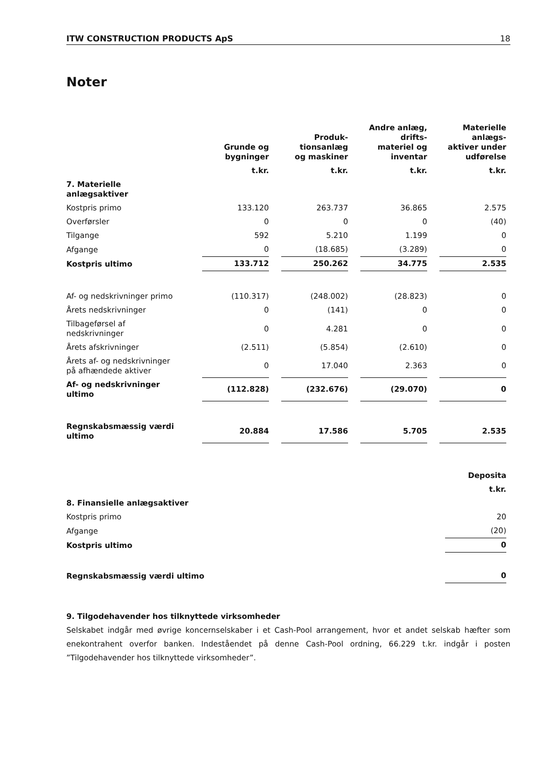ITW CONSTRUCTION PRODUCTS ApS 18
Noter
| | Grunde og bygninger | Produk- tionsanlæg og maskiner | Andre anlæg, drifts- materiel og inventar | Materielle anlægs- aktiver under udførelse |
| --- | --- | --- | --- | --- |
| | t.kr. | t.kr. | t.kr. | t.kr. |
| 7. Materielle anlægsaktiver | | | | |
| Kostpris primo | 133.120 | 263.737 | 36.865 | 2.575 |
| Overførsler | 0 | 0 | 0 | (40) |
| Tilgange | 592 | 5.210 | 1.199 | 0 |
| Afgange | 0 | (18.685) | (3.289) | 0 |
| Kostpris ultimo | 133.712 | 250.262 | 34.775 | 2.535 |
| Af- og nedskrivninger primo | (110.317) | (248.002) | (28.823) | 0 |
| Årets nedskrivninger | 0 | (141) | 0 | 0 |
| Tilbageførsel af nedskrivninger | 0 | 4.281 | 0 | 0 |
| Årets afskrivninger | (2.511) | (5.854) | (2.610) | 0 |
| Årets af- og nedskrivninger på afhændede aktiver | 0 | 17.040 | 2.363 | 0 |
| Af- og nedskrivninger ultimo | (112.828) | (232.676) | (29.070) | 0 |
| Regnskabsmæssig værdi ultimo | 20.884 | 17.586 | 5.705 | 2.535 |
| | Deposita |
| --- | --- |
| | t.kr. |
| 8. Finansielle anlægsaktiver | |
| Kostpris primo | 20 |
| Afgange | (20) |
| Kostpris ultimo | 0 |
| Regnskabsmæssig værdi ultimo | 0 |
9. Tilgodehavender hos tilknyttede virksomheder
Selskabet indgår med øvrige koncernselskaber i et Cash-Pool arrangement, hvor et andet selskab hæfter som enekontrahent overfor banken. Indeståendet på denne Cash-Pool ordning, 66.229 t.kr. indgår i posten ”Tilgodehavender hos tilknyttede virksomheder”.